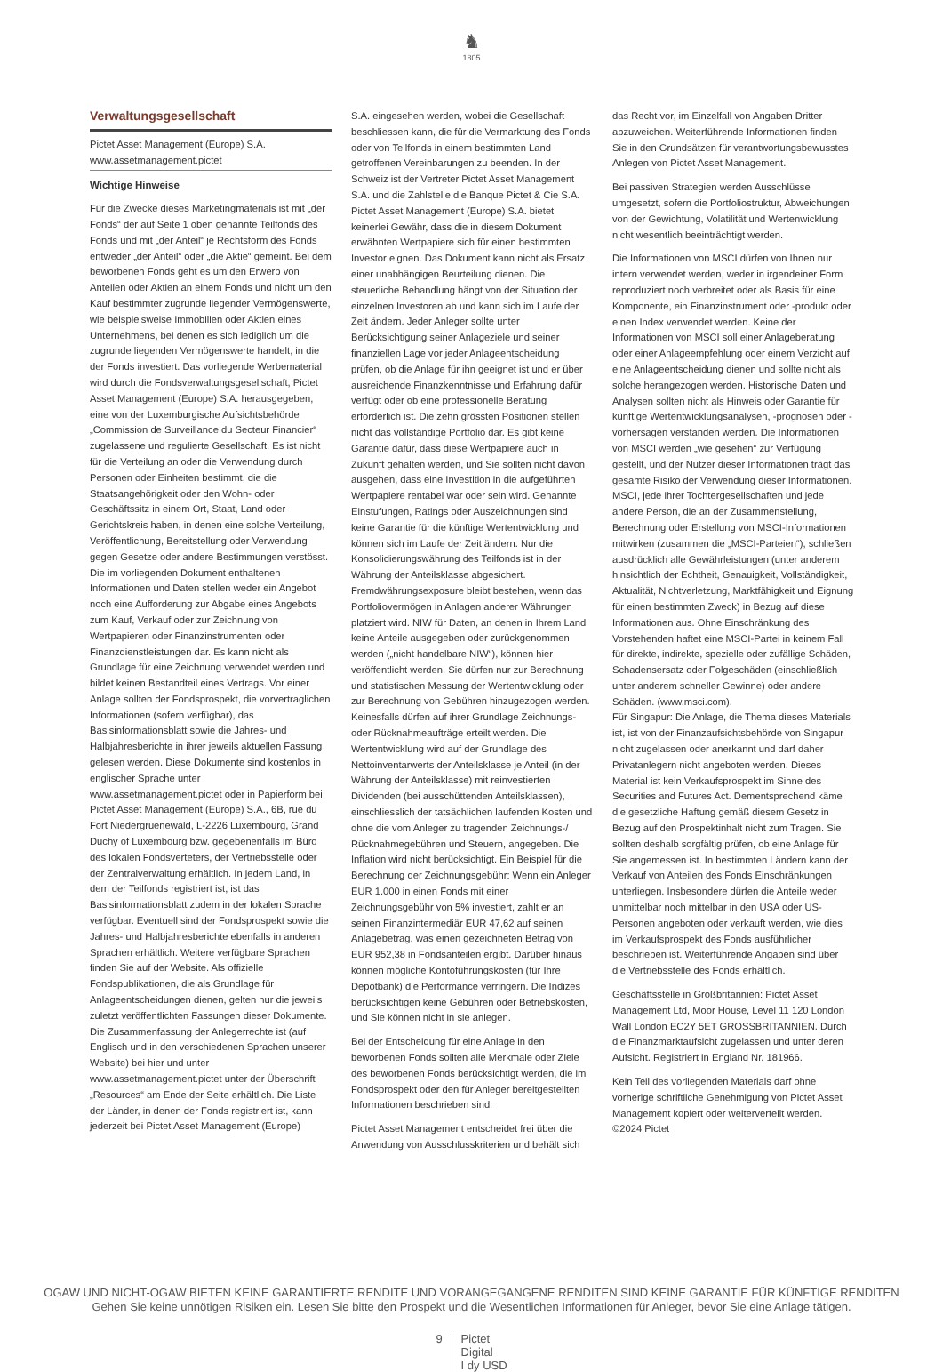♞
1805
Verwaltungsgesellschaft
Pictet Asset Management (Europe) S.A.
www.assetmanagement.pictet
Wichtige Hinweise
Für die Zwecke dieses Marketingmaterials ist mit „der Fonds“ der auf Seite 1 oben genannte Teilfonds des Fonds und mit „der Anteil“ je Rechtsform des Fonds entweder „der Anteil“ oder „die Aktie“ gemeint. Bei dem beworbenen Fonds geht es um den Erwerb von Anteilen oder Aktien an einem Fonds und nicht um den Kauf bestimmter zugrunde liegender Vermögenswerte, wie beispielsweise Immobilien oder Aktien eines Unternehmens, bei denen es sich lediglich um die zugrunde liegenden Vermögenswerte handelt, in die der Fonds investiert. Das vorliegende Werbematerial wird durch die Fondsverwaltungsgesellschaft, Pictet Asset Management (Europe) S.A. herausgegeben, eine von der Luxemburgische Aufsichtsbehörde „Commission de Surveillance du Secteur Financier“ zugelassene und regulierte Gesellschaft. Es ist nicht für die Verteilung an oder die Verwendung durch Personen oder Einheiten bestimmt, die die Staatsangehörigkeit oder den Wohn- oder Geschäftssitz in einem Ort, Staat, Land oder Gerichtskreis haben, in denen eine solche Verteilung, Veröffentlichung, Bereitstellung oder Verwendung gegen Gesetze oder andere Bestimmungen verstösst. Die im vorliegenden Dokument enthaltenen Informationen und Daten stellen weder ein Angebot noch eine Aufforderung zur Abgabe eines Angebots zum Kauf, Verkauf oder zur Zeichnung von Wertpapieren oder Finanzinstrumenten oder Finanzdienstleistungen dar. Es kann nicht als Grundlage für eine Zeichnung verwendet werden und bildet keinen Bestandteil eines Vertrags. Vor einer Anlage sollten der Fondsprospekt, die vorvertraglichen Informationen (sofern verfügbar), das Basisinformationsblatt sowie die Jahres- und Halbjahresberichte in ihrer jeweils aktuellen Fassung gelesen werden. Diese Dokumente sind kostenlos in englischer Sprache unter www.assetmanagement.pictet oder in Papierform bei Pictet Asset Management (Europe) S.A., 6B, rue du Fort Niedergruenewald, L-2226 Luxembourg, Grand Duchy of Luxembourg bzw. gegebenenfalls im Büro des lokalen Fondsverteters, der Vertriebsstelle oder der Zentralverwaltung erhältlich. In jedem Land, in dem der Teilfonds registriert ist, ist das Basisinformationsblatt zudem in der lokalen Sprache verfügbar. Eventuell sind der Fondsprospekt sowie die Jahres- und Halbjahresberichte ebenfalls in anderen Sprachen erhältlich. Weitere verfügbare Sprachen finden Sie auf der Website. Als offizielle Fondspublikationen, die als Grundlage für Anlageentscheidungen dienen, gelten nur die jeweils zuletzt veröffentlichten Fassungen dieser Dokumente. Die Zusammenfassung der Anlegerrechte ist (auf Englisch und in den verschiedenen Sprachen unserer Website) bei hier und unter www.assetmanagement.pictet unter der Überschrift „Resources“ am Ende der Seite erhältlich. Die Liste der Länder, in denen der Fonds registriert ist, kann jederzeit bei Pictet Asset Management (Europe)
S.A. eingesehen werden, wobei die Gesellschaft beschliessen kann, die für die Vermarktung des Fonds oder von Teilfonds in einem bestimmten Land getroffenen Vereinbarungen zu beenden. In der Schweiz ist der Vertreter Pictet Asset Management S.A. und die Zahlstelle die Banque Pictet & Cie S.A. Pictet Asset Management (Europe) S.A. bietet keinerlei Gewähr, dass die in diesem Dokument erwähnten Wertpapiere sich für einen bestimmten Investor eignen. Das Dokument kann nicht als Ersatz einer unabhängigen Beurteilung dienen. Die steuerliche Behandlung hängt von der Situation der einzelnen Investoren ab und kann sich im Laufe der Zeit ändern. Jeder Anleger sollte unter Berücksichtigung seiner Anlageziele und seiner finanziellen Lage vor jeder Anlageentscheidung prüfen, ob die Anlage für ihn geeignet ist und er über ausreichende Finanzkenntnisse und Erfahrung dafür verfügt oder ob eine professionelle Beratung erforderlich ist. Die zehn grössten Positionen stellen nicht das vollständige Portfolio dar. Es gibt keine Garantie dafür, dass diese Wertpapiere auch in Zukunft gehalten werden, und Sie sollten nicht davon ausgehen, dass eine Investition in die aufgeführten Wertpapiere rentabel war oder sein wird. Genannte Einstufungen, Ratings oder Auszeichnungen sind keine Garantie für die künftige Wertentwicklung und können sich im Laufe der Zeit ändern. Nur die Konsolidierungswährung des Teilfonds ist in der Währung der Anteilsklasse abgesichert. Fremdwährungsexposure bleibt bestehen, wenn das Portfoliovermögen in Anlagen anderer Währungen platziert wird. NIW für Daten, an denen in Ihrem Land keine Anteile ausgegeben oder zurückgenommen werden („nicht handelbare NIW“), können hier veröffentlicht werden. Sie dürfen nur zur Berechnung und statistischen Messung der Wertentwicklung oder zur Berechnung von Gebühren hinzugezogen werden. Keinesfalls dürfen auf ihrer Grundlage Zeichnungs- oder Rücknahmeaufträge erteilt werden. Die Wertentwicklung wird auf der Grundlage des Nettoinventarwerts der Anteilsklasse je Anteil (in der Währung der Anteilsklasse) mit reinvestierten Dividenden (bei ausschüttenden Anteilsklassen), einschliesslich der tatsächlichen laufenden Kosten und ohne die vom Anleger zu tragenden Zeichnungs-/ Rücknahmegebühren und Steuern, angegeben. Die Inflation wird nicht berücksichtigt. Ein Beispiel für die Berechnung der Zeichnungsgebühr: Wenn ein Anleger EUR 1.000 in einen Fonds mit einer Zeichnungsgebühr von 5% investiert, zahlt er an seinen Finanzintermediär EUR 47,62 auf seinen Anlagebetrag, was einen gezeichneten Betrag von EUR 952,38 in Fondsanteilen ergibt. Darüber hinaus können mögliche Kontoführungskosten (für Ihre Depotbank) die Performance verringern. Die Indizes berücksichtigen keine Gebühren oder Betriebskosten, und Sie können nicht in sie anlegen.
Bei der Entscheidung für eine Anlage in den beworbenen Fonds sollten alle Merkmale oder Ziele des beworbenen Fonds berücksichtigt werden, die im Fondsprospekt oder den für Anleger bereitgestellten Informationen beschrieben sind.
Pictet Asset Management entscheidet frei über die Anwendung von Ausschlusskriterien und behält sich
das Recht vor, im Einzelfall von Angaben Dritter abzuweichen. Weiterführende Informationen finden Sie in den Grundsätzen für verantwortungsbewusstes Anlegen von Pictet Asset Management.
Bei passiven Strategien werden Ausschlüsse umgesetzt, sofern die Portfoliostruktur, Abweichungen von der Gewichtung, Volatilität und Wertenwicklung nicht wesentlich beeinträchtigt werden.
Die Informationen von MSCI dürfen von Ihnen nur intern verwendet werden, weder in irgendeiner Form reproduziert noch verbreitet oder als Basis für eine Komponente, ein Finanzinstrument oder -produkt oder einen Index verwendet werden. Keine der Informationen von MSCI soll einer Anlageberatung oder einer Anlageempfehlung oder einem Verzicht auf eine Anlageentscheidung dienen und sollte nicht als solche herangezogen werden. Historische Daten und Analysen sollten nicht als Hinweis oder Garantie für künftige Wertentwicklungsanalysen, -prognosen oder -vorhersagen verstanden werden. Die Informationen von MSCI werden „wie gesehen“ zur Verfügung gestellt, und der Nutzer dieser Informationen trägt das gesamte Risiko der Verwendung dieser Informationen. MSCI, jede ihrer Tochtergesellschaften und jede andere Person, die an der Zusammenstellung, Berechnung oder Erstellung von MSCI-Informationen mitwirken (zusammen die „MSCI-Parteien“), schließen ausdrücklich alle Gewährleistungen (unter anderem hinsichtlich der Echtheit, Genauigkeit, Vollständigkeit, Aktualität, Nichtverletzung, Marktfähigkeit und Eignung für einen bestimmten Zweck) in Bezug auf diese Informationen aus. Ohne Einschränkung des Vorstehenden haftet eine MSCI-Partei in keinem Fall für direkte, indirekte, spezielle oder zufällige Schäden, Schadensersatz oder Folgeschäden (einschließlich unter anderem schneller Gewinne) oder andere Schäden. (www.msci.com).
Für Singapur: Die Anlage, die Thema dieses Materials ist, ist von der Finanzaufsichtsbehörde von Singapur nicht zugelassen oder anerkannt und darf daher Privatanlegern nicht angeboten werden. Dieses Material ist kein Verkaufsprospekt im Sinne des Securities and Futures Act. Dementsprechend käme die gesetzliche Haftung gemäß diesem Gesetz in Bezug auf den Prospektinhalt nicht zum Tragen. Sie sollten deshalb sorgfältig prüfen, ob eine Anlage für Sie angemessen ist. In bestimmten Ländern kann der Verkauf von Anteilen des Fonds Einschränkungen unterliegen. Insbesondere dürfen die Anteile weder unmittelbar noch mittelbar in den USA oder US-Personen angeboten oder verkauft werden, wie dies im Verkaufsprospekt des Fonds ausführlicher beschrieben ist. Weiterführende Angaben sind über die Vertriebsstelle des Fonds erhältlich.
Geschäftsstelle in Großbritannien: Pictet Asset Management Ltd, Moor House, Level 11 120 London Wall London EC2Y 5ET GROSSBRITANNIEN. Durch die Finanzmarktaufsicht zugelassen und unter deren Aufsicht. Registriert in England Nr. 181966.
Kein Teil des vorliegenden Materials darf ohne vorherige schriftliche Genehmigung von Pictet Asset Management kopiert oder weiterverteilt werden. ©2024 Pictet
OGAW UND NICHT-OGAW BIETEN KEINE GARANTIERTE RENDITE UND VORANGEGANGENE RENDITEN SIND KEINE GARANTIE FÜR KÜNFTIGE RENDITEN
Gehen Sie keine unnötigen Risiken ein. Lesen Sie bitte den Prospekt und die Wesentlichen Informationen für Anleger, bevor Sie eine Anlage tätigen.
9 Pictet
Digital
I dy USD